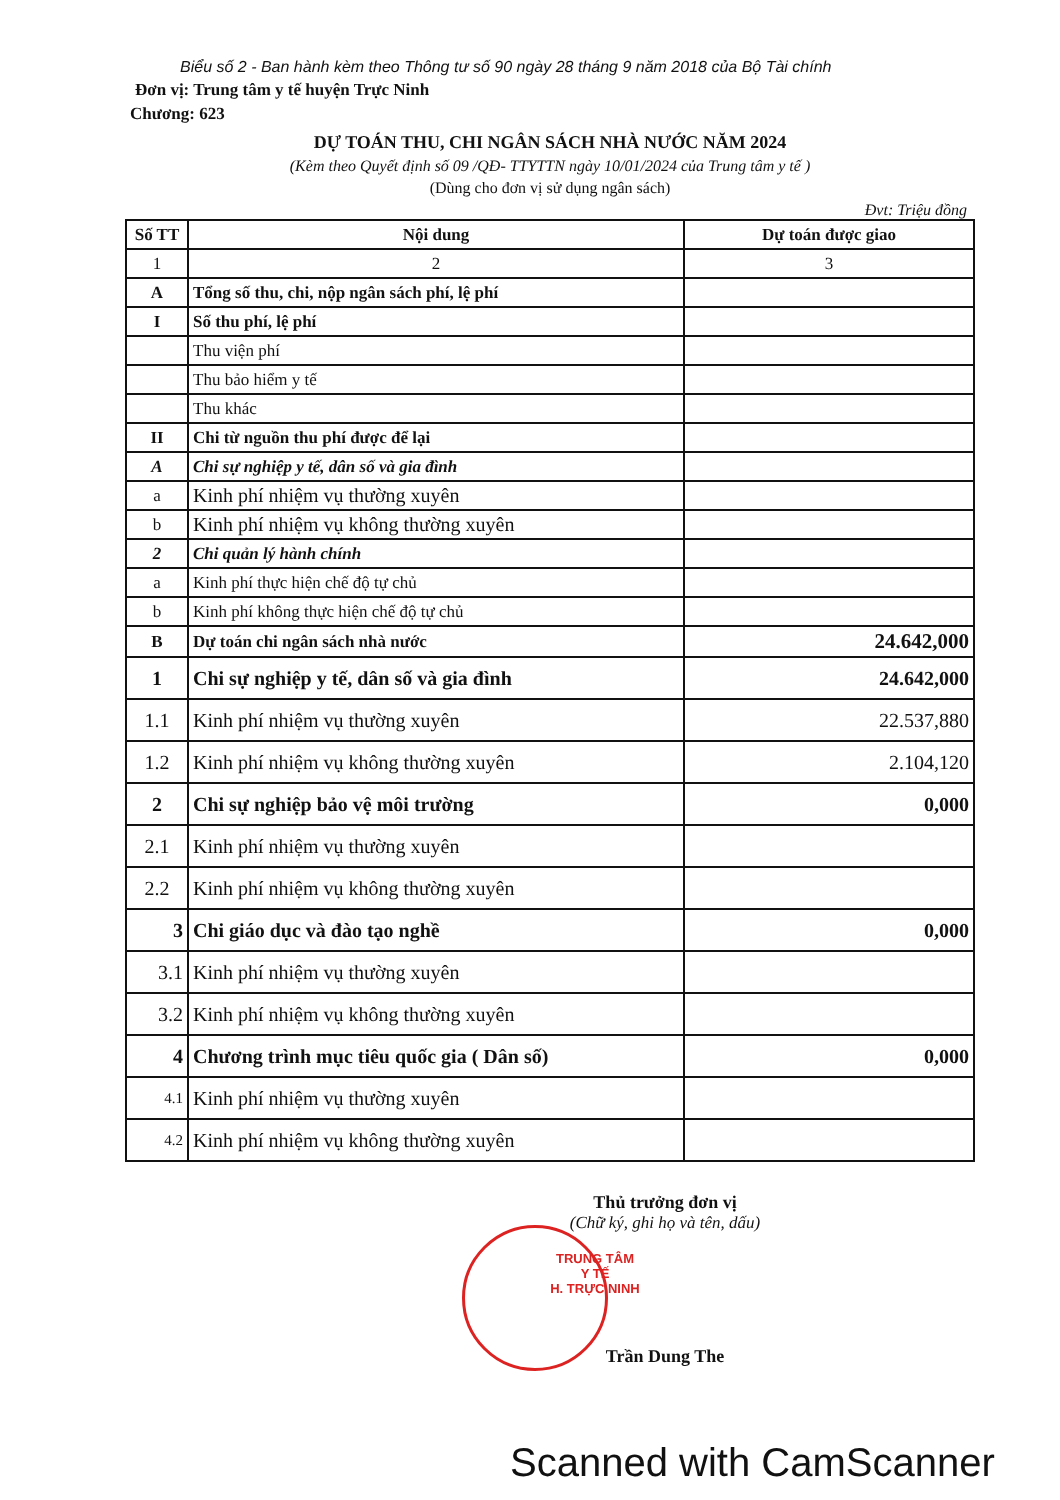Biểu số 2 - Ban hành kèm theo Thông tư số 90 ngày 28 tháng 9 năm 2018 của Bộ Tài chính
Đơn vị: Trung tâm y tế huyện Trực Ninh
Chương: 623
DỰ TOÁN THU, CHI NGÂN SÁCH NHÀ NƯỚC NĂM 2024
(Kèm theo Quyết định số 09 /QĐ- TTYTTN ngày 10/01/2024 của Trung tâm y tế )
(Dùng cho đơn vị sử dụng ngân sách)
Đvt: Triệu đồng
| Số TT | Nội dung | Dự toán được giao |
| --- | --- | --- |
| 1 | 2 | 3 |
| A | Tổng số thu, chi, nộp ngân sách phí, lệ phí | |
| I | Số thu phí, lệ phí | |
| | Thu viện phí | |
| | Thu bảo hiểm y tế | |
| | Thu khác | |
| II | Chi từ nguồn thu phí được để lại | |
| A | Chi sự nghiệp y tế, dân số và gia đình | |
| a | Kinh phí nhiệm vụ thường xuyên | |
| b | Kinh phí nhiệm vụ không thường xuyên | |
| 2 | Chi quản lý hành chính | |
| a | Kinh phí thực hiện chế độ tự chủ | |
| b | Kinh phí không thực hiện chế độ tự chủ | |
| B | Dự toán chi ngân sách nhà nước | 24.642,000 |
| 1 | Chi sự nghiệp y tế, dân số và gia đình | 24.642,000 |
| 1.1 | Kinh phí nhiệm vụ thường xuyên | 22.537,880 |
| 1.2 | Kinh phí nhiệm vụ không thường xuyên | 2.104,120 |
| 2 | Chi sự nghiệp bảo vệ môi trường | 0,000 |
| 2.1 | Kinh phí nhiệm vụ thường xuyên | |
| 2.2 | Kinh phí nhiệm vụ không thường xuyên | |
| 3 | Chi giáo dục và đào tạo nghề | 0,000 |
| 3.1 | Kinh phí nhiệm vụ thường xuyên | |
| 3.2 | Kinh phí nhiệm vụ không thường xuyên | |
| 4 | Chương trình mục tiêu quốc gia ( Dân số) | 0,000 |
| 4.1 | Kinh phí nhiệm vụ thường xuyên | |
| 4.2 | Kinh phí nhiệm vụ không thường xuyên | |
Thủ trưởng đơn vị
(Chữ ký, ghi họ và tên, dấu)
TRUNG TÂM
Y TẾ
H. TRỰC NINH
Trần Dung The
Scanned with CamScanner